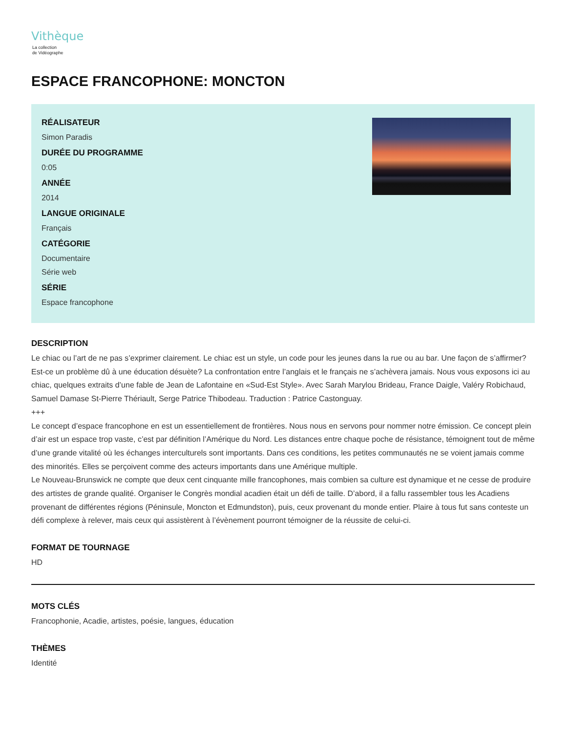Vithèque
La collection
de Vidéographe
ESPACE FRANCOPHONE: MONCTON
RÉALISATEUR
Simon Paradis
DURÉE DU PROGRAMME
0:05
ANNÉE
2014
LANGUE ORIGINALE
Français
CATÉGORIE
Documentaire
Série web
SÉRIE
Espace francophone
DESCRIPTION
Le chiac ou l’art de ne pas s’exprimer clairement. Le chiac est un style, un code pour les jeunes dans la rue ou au bar. Une façon de s’affirmer? Est-ce un problème dû à une éducation désuète? La confrontation entre l’anglais et le français ne s’achèvera jamais. Nous vous exposons ici au chiac, quelques extraits d’une fable de Jean de Lafontaine en «Sud-Est Style». Avec Sarah Marylou Brideau, France Daigle, Valéry Robichaud, Samuel Damase St-Pierre Thériault, Serge Patrice Thibodeau. Traduction : Patrice Castonguay.
+++
Le concept d’espace francophone en est un essentiellement de frontières. Nous nous en servons pour nommer notre émission. Ce concept plein d’air est un espace trop vaste, c’est par définition l’Amérique du Nord. Les distances entre chaque poche de résistance, témoignent tout de même d’une grande vitalité où les échanges interculturels sont importants. Dans ces conditions, les petites communautés ne se voient jamais comme des minorités. Elles se perçoivent comme des acteurs importants dans une Amérique multiple.
Le Nouveau-Brunswick ne compte que deux cent cinquante mille francophones, mais combien sa culture est dynamique et ne cesse de produire des artistes de grande qualité. Organiser le Congrès mondial acadien était un défi de taille. D’abord, il a fallu rassembler tous les Acadiens provenant de différentes régions (Péninsule, Moncton et Edmundston), puis, ceux provenant du monde entier. Plaire à tous fut sans conteste un défi complexe à relever, mais ceux qui assistèrent à l’évènement pourront témoigner de la réussite de celui-ci.
FORMAT DE TOURNAGE
HD
MOTS CLÉS
Francophonie, Acadie, artistes, poésie, langues, éducation
THÈMES
Identité